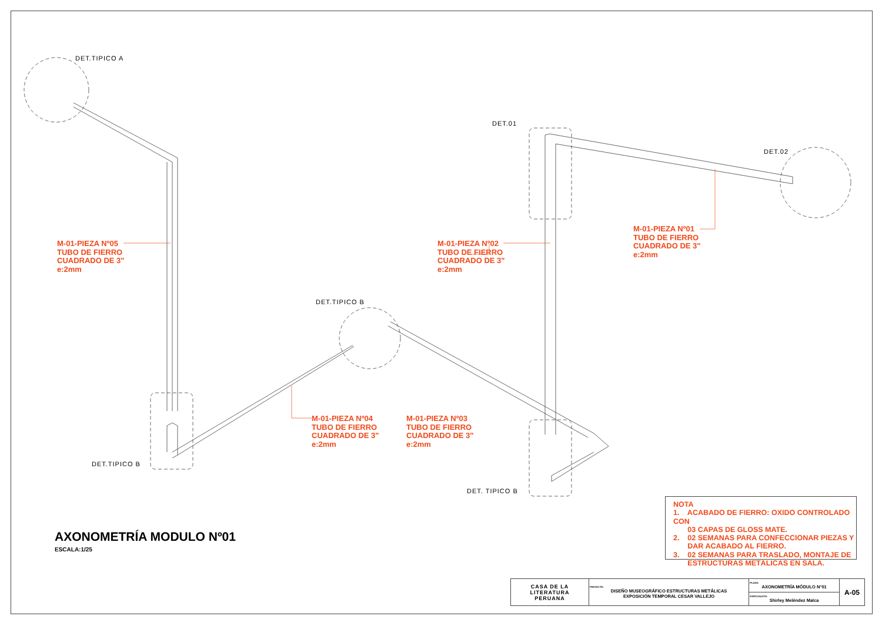DET.TIPICO A
DET.01
DET.02
DET.TIPICO B
DET.TIPICO B
DET. TIPICO B
M-01-PIEZA Nº05
TUBO DE FIERRO
CUADRADO DE 3"
e:2mm
M-01-PIEZA Nº02
TUBO DE FIERRO
CUADRADO DE 3"
e:2mm
M-01-PIEZA Nº01
TUBO DE FIERRO
CUADRADO DE 3"
e:2mm
M-01-PIEZA Nº04
TUBO DE FIERRO
CUADRADO DE 3"
e:2mm
M-01-PIEZA Nº03
TUBO DE FIERRO
CUADRADO DE 3"
e:2mm
AXONOMETRÍA MODULO Nº01
ESCALA:1/25
NOTA
1. ACABADO DE FIERRO: OXIDO CONTROLADO CON
03 CAPAS DE GLOSS MATE.
2. 02 SEMANAS PARA CONFECCIONAR PIEZAS Y
DAR ACABADO AL FIERRO.
3. 02 SEMANAS PARA TRASLADO, MONTAJE DE
ESTRUCTURAS METÁLICAS EN SALA.
| CASA DE LA LITERATURA PERUANA | PROYECTO: DISEÑO MUSEOGRÁFICO ESTRUCTURAS METÁLICAS EXPOSICIÓN TEMPORAL CESAR VALLEJO | PLANO: AXONOMETRÍA MÓDULO N°01 | A-05 |
| | | ESPECIALISTA: Shirley Meléndez Malca | |